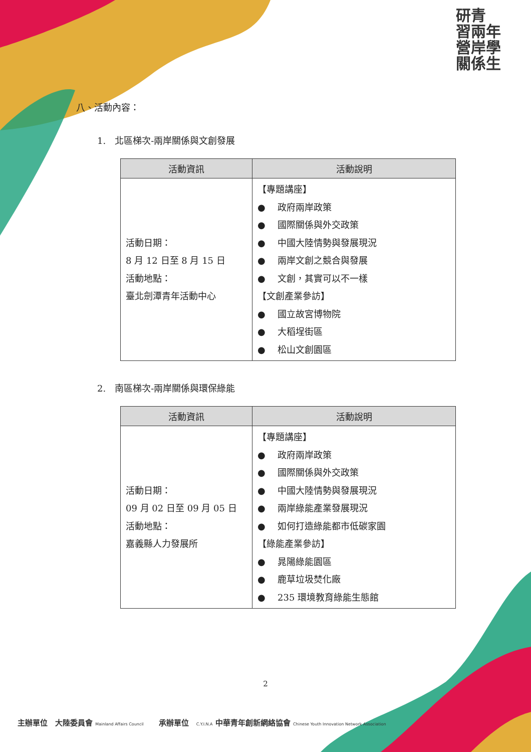研青
習兩年
營岸學
關係生
八、活動內容：
1.　北區梯次-兩岸關係與文創發展
| 活動資訊 | 活動說明 |
| --- | --- |
| 活動日期： 8 月 12 日至 8 月 15 日 活動地點： 臺北劍潭青年活動中心 | 【專題講座】 ● 政府兩岸政策 ● 國際關係與外交政策 ● 中國大陸情勢與發展現況 ● 兩岸文創之競合與發展 ● 文創，其實可以不一樣 【文創產業參訪】 ● 國立故宮博物院 ● 大稻埕街區 ● 松山文創園區 |
2.　南區梯次-兩岸關係與環保綠能
| 活動資訊 | 活動說明 |
| --- | --- |
| 活動日期： 09 月 02 日至 09 月 05 日 活動地點： 嘉義縣人力發展所 | 【專題講座】 ● 政府兩岸政策 ● 國際關係與外交政策 ● 中國大陸情勢與發展現況 ● 兩岸綠能產業發展現況 ● 如何打造綠能都市低碳家園 【綠能產業參訪】 ● 晁陽綠能園區 ● 鹿草垃圾焚化廠 ● 235 環境教育綠能生態館 |
2
主辦單位　大陸委員會 Mainland Affairs Council　　承辦單位　C.Y.I.N.A 中華青年創新網絡協會 Chinese Youth Innovation Network Association